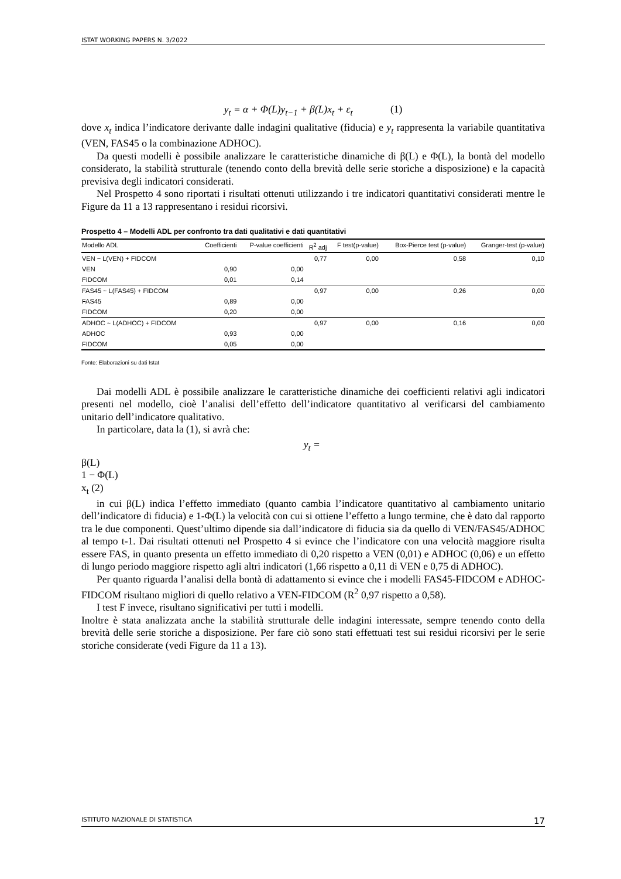ISTAT WORKING PAPERS N. 3/2022
y<sub>t</sub> = α + Φ(L)y<sub>t−1</sub> + β(L)x<sub>t</sub> + ε<sub>t</sub> (1)
dove x<sub>t</sub> indica l’indicatore derivante dalle indagini qualitative (fiducia) e y<sub>t</sub> rappresenta la variabile quantitativa (VEN, FAS45 o la combinazione ADHOC).
Da questi modelli è possibile analizzare le caratteristiche dinamiche di β(L) e Φ(L), la bontà del modello considerato, la stabilità strutturale (tenendo conto della brevità delle serie storiche a disposizione) e la capacità previsiva degli indicatori considerati.
Nel Prospetto 4 sono riportati i risultati ottenuti utilizzando i tre indicatori quantitativi considerati mentre le Figure da 11 a 13 rappresentano i residui ricorsivi.
Prospetto 4 – Modelli ADL per confronto tra dati qualitativi e dati quantitativi
| Modello ADL | Coefficienti | P-value coefficienti | R<sup>2</sup> adj | F test(p-value) | Box-Pierce test (p-value) | Granger-test (p-value) |
| --- | --- | --- | --- | --- | --- | --- |
| VEN ~ L(VEN) + FIDCOM | | | 0,77 | 0,00 | 0,58 | 0,10 |
| VEN | 0,90 | 0,00 | | | | |
| FIDCOM | 0,01 | 0,14 | | | | |
| FAS45 ~ L(FAS45) + FIDCOM | | | 0,97 | 0,00 | 0,26 | 0,00 |
| FAS45 | 0,89 | 0,00 | | | | |
| FIDCOM | 0,20 | 0,00 | | | | |
| ADHOC ~ L(ADHOC) + FIDCOM | | | 0,97 | 0,00 | 0,16 | 0,00 |
| ADHOC | 0,93 | 0,00 | | | | |
| FIDCOM | 0,05 | 0,00 | | | | |
Fonte: Elaborazioni su dati Istat
Dai modelli ADL è possibile analizzare le caratteristiche dinamiche dei coefficienti relativi agli indicatori presenti nel modello, cioè l’analisi dell’effetto dell’indicatore quantitativo al verificarsi del cambiamento unitario dell’indicatore qualitativo.
In particolare, data la (1), si avrà che:
y<sub>t</sub> =
β(L)
1 − Φ(L)
x<sub>t</sub> (2)
in cui β(L) indica l’effetto immediato (quanto cambia l’indicatore quantitativo al cambiamento unitario dell’indicatore di fiducia) e 1-Φ(L) la velocità con cui si ottiene l’effetto a lungo termine, che è dato dal rapporto tra le due componenti. Quest’ultimo dipende sia dall’indicatore di fiducia sia da quello di VEN/FAS45/ADHOC al tempo t-1. Dai risultati ottenuti nel Prospetto 4 si evince che l’indicatore con una velocità maggiore risulta essere FAS, in quanto presenta un effetto immediato di 0,20 rispetto a VEN (0,01) e ADHOC (0,06) e un effetto di lungo periodo maggiore rispetto agli altri indicatori (1,66 rispetto a 0,11 di VEN e 0,75 di ADHOC).
Per quanto riguarda l’analisi della bontà di adattamento si evince che i modelli FAS45-FIDCOM e ADHOC-FIDCOM risultano migliori di quello relativo a VEN-FIDCOM (R<sup>2</sup> 0,97 rispetto a 0,58).
I test F invece, risultano significativi per tutti i modelli.
Inoltre è stata analizzata anche la stabilità strutturale delle indagini interessate, sempre tenendo conto della brevità delle serie storiche a disposizione. Per fare ciò sono stati effettuati test sui residui ricorsivi per le serie storiche considerate (vedi Figure da 11 a 13).
ISTITUTO NAZIONALE DI STATISTICA 17